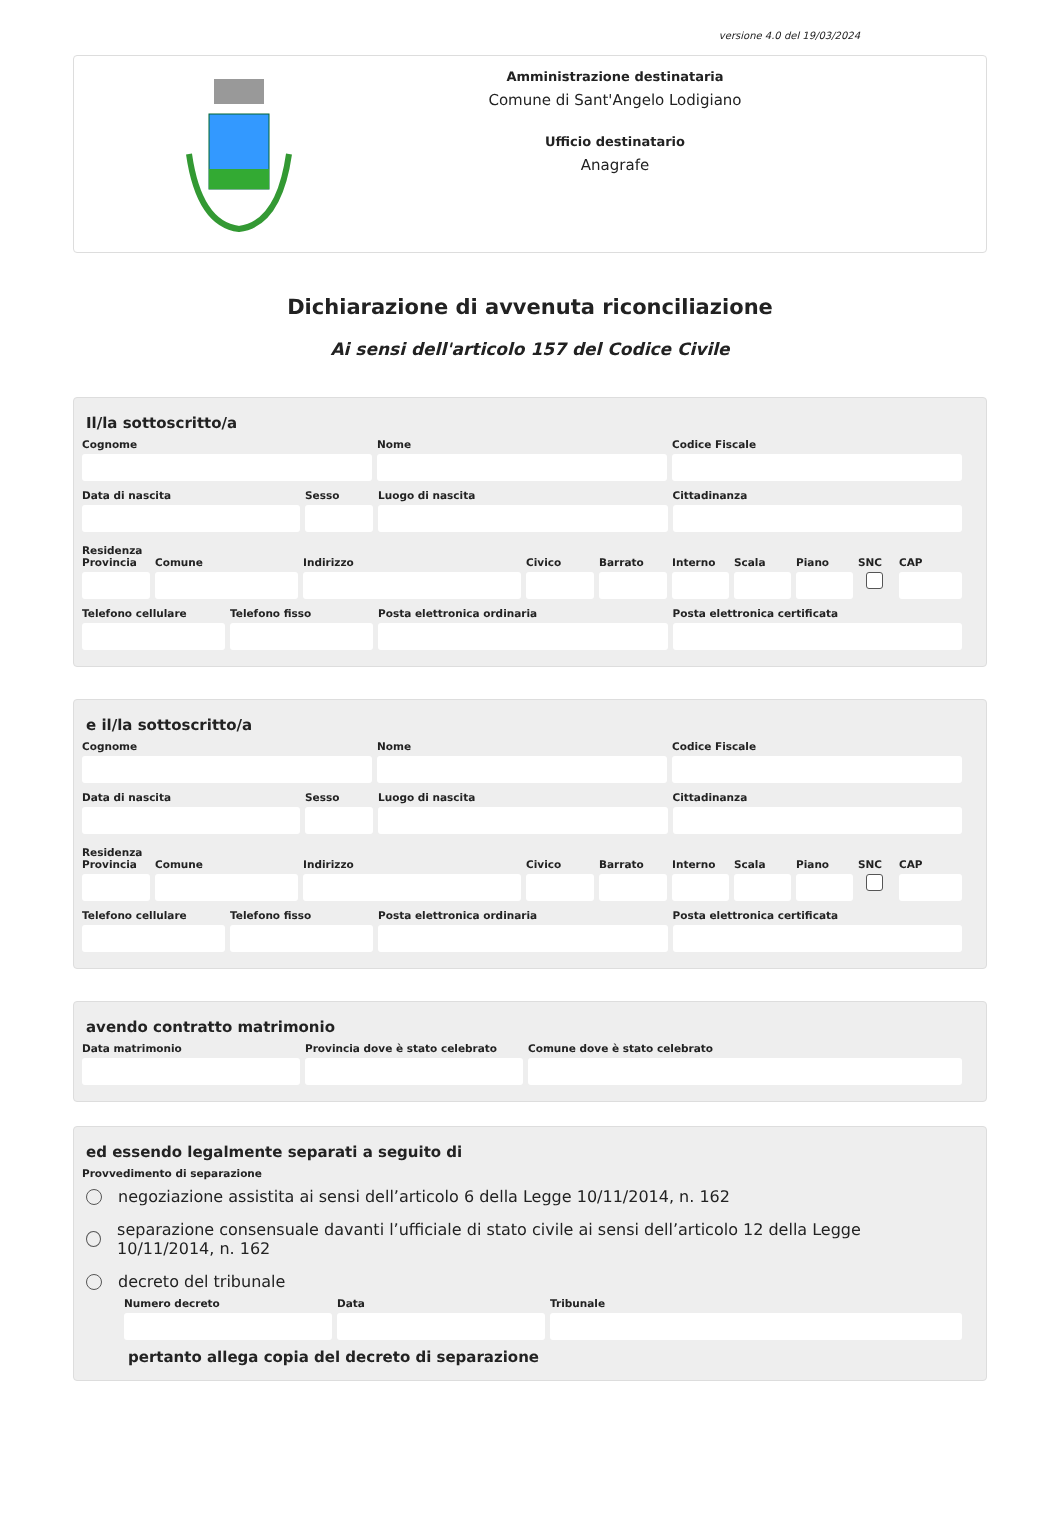versione 4.0 del 19/03/2024
Amministrazione destinataria
Comune di Sant'Angelo Lodigiano
Ufficio destinatario
Anagrafe
Dichiarazione di avvenuta riconciliazione
Ai sensi dell'articolo 157 del Codice Civile
Il/la sottoscritto/a
Cognome Nome Codice Fiscale
Data di nascita Sesso Luogo di nascita Cittadinanza
Residenza
Provincia
Comune Indirizzo Civico Barrato Interno
Scala Piano SNC CAP
Telefono cellulare
Telefono fisso Posta elettronica ordinaria Posta elettronica certificata
e il/la sottoscritto/a
Cognome Nome Codice Fiscale
Data di nascita Sesso Luogo di nascita Cittadinanza
Residenza
Provincia
Comune Indirizzo Civico Barrato Interno
Scala Piano SNC CAP
Telefono cellulare
Telefono fisso Posta elettronica ordinaria Posta elettronica certificata
avendo contratto matrimonio
Data matrimonio Provincia dove è stato celebrato
Comune dove è stato celebrato
ed essendo legalmente separati a seguito di
Provvedimento di separazione
negoziazione assistita ai sensi dell’articolo 6 della Legge 10/11/2014, n. 162
separazione consensuale davanti l’ufficiale di stato civile ai sensi dell’articolo 12 della Legge 10/11/2014, n. 162
decreto del tribunale
Numero decreto Data Tribunale
pertanto allega copia del decreto di separazione